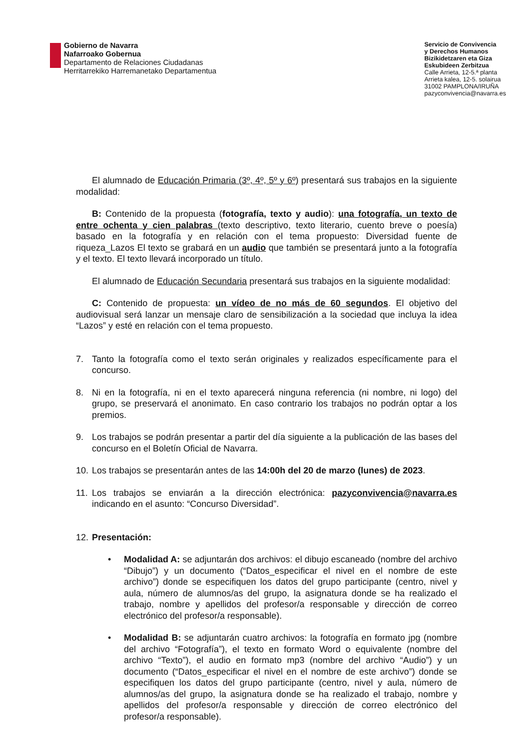Gobierno de Navarra
Nafarroako Gobernua
Departamento de Relaciones Ciudadanas
Herritarrekiko Harremanetako Departamentua
Servicio de Convivencia
y Derechos Humanos
Bizikidetzaren eta Giza
Eskubideen Zerbitzua
Calle Arrieta, 12-5.ª planta
Arrieta kalea, 12-5. solairua
31002 PAMPLONA/IRUÑA
pazyconvivencia@navarra.es
El alumnado de Educación Primaria (3º, 4º, 5º y 6º) presentará sus trabajos en la siguiente modalidad:
B: Contenido de la propuesta (fotografía, texto y audio): una fotografía, un texto de entre ochenta y cien palabras (texto descriptivo, texto literario, cuento breve o poesía) basado en la fotografía y en relación con el tema propuesto: Diversidad fuente de riqueza_Lazos El texto se grabará en un audio que también se presentará junto a la fotografía y el texto. El texto llevará incorporado un título.
El alumnado de Educación Secundaria presentará sus trabajos en la siguiente modalidad:
C: Contenido de propuesta: un vídeo de no más de 60 segundos. El objetivo del audiovisual será lanzar un mensaje claro de sensibilización a la sociedad que incluya la idea “Lazos” y esté en relación con el tema propuesto.
7. Tanto la fotografía como el texto serán originales y realizados específicamente para el concurso.
8. Ni en la fotografía, ni en el texto aparecerá ninguna referencia (ni nombre, ni logo) del grupo, se preservará el anonimato. En caso contrario los trabajos no podrán optar a los premios.
9. Los trabajos se podrán presentar a partir del día siguiente a la publicación de las bases del concurso en el Boletín Oficial de Navarra.
10. Los trabajos se presentarán antes de las 14:00h del 20 de marzo (lunes) de 2023.
11. Los trabajos se enviarán a la dirección electrónica: pazyconvivencia@navarra.es indicando en el asunto: “Concurso Diversidad”.
12. Presentación:
• Modalidad A: se adjuntarán dos archivos: el dibujo escaneado (nombre del archivo “Dibujo”) y un documento (“Datos_especificar el nivel en el nombre de este archivo”) donde se especifiquen los datos del grupo participante (centro, nivel y aula, número de alumnos/as del grupo, la asignatura donde se ha realizado el trabajo, nombre y apellidos del profesor/a responsable y dirección de correo electrónico del profesor/a responsable).
• Modalidad B: se adjuntarán cuatro archivos: la fotografía en formato jpg (nombre del archivo “Fotografía”), el texto en formato Word o equivalente (nombre del archivo “Texto”), el audio en formato mp3 (nombre del archivo “Audio”) y un documento (“Datos_especificar el nivel en el nombre de este archivo”) donde se especifiquen los datos del grupo participante (centro, nivel y aula, número de alumnos/as del grupo, la asignatura donde se ha realizado el trabajo, nombre y apellidos del profesor/a responsable y dirección de correo electrónico del profesor/a responsable).